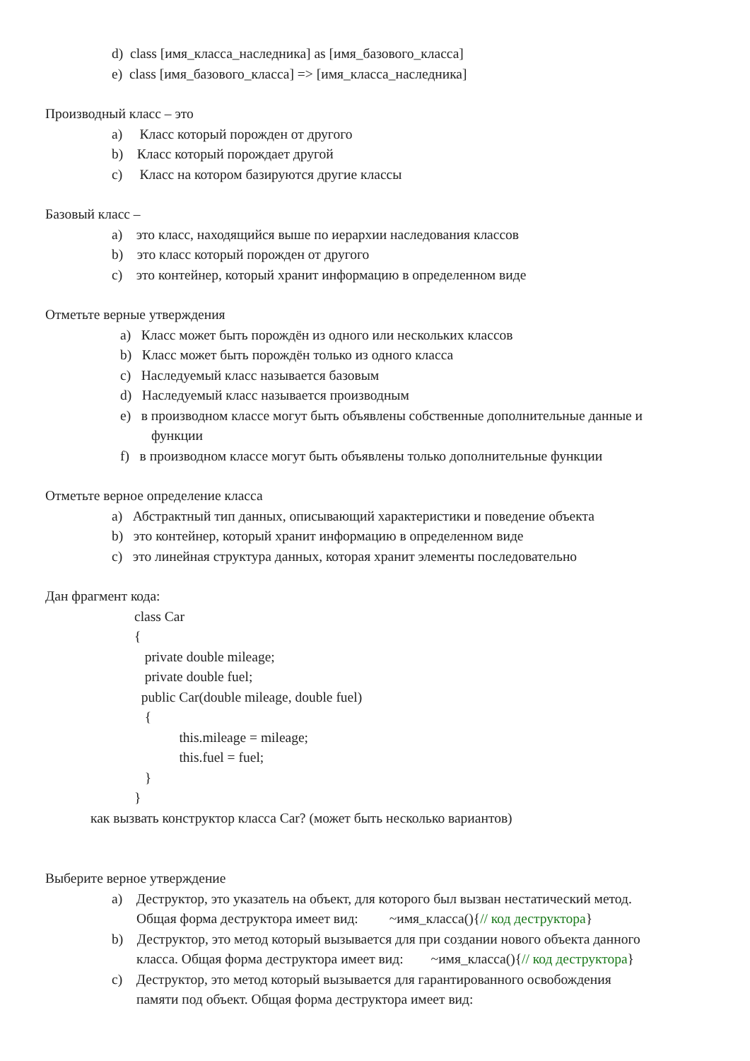d) class [имя_класса_наследника] as [имя_базового_класса]
e) class [имя_базового_класса] => [имя_класса_наследника]
Производный класс – это
a) Класс который порожден от другого
b) Класс который порождает другой
c) Класс на котором базируются другие классы
Базовый класс –
a) это класс, находящийся выше по иерархии наследования классов
b) это класс который порожден от другого
c) это контейнер, который хранит информацию в определенном виде
Отметьте верные утверждения
a) Класс может быть порождён из одного или нескольких классов
b) Класс может быть порождён только из одного класса
c) Наследуемый класс называется базовым
d) Наследуемый класс называется производным
e) в производном классе могут быть объявлены собственные дополнительные данные и
функции
f) в производном классе могут быть объявлены только дополнительные функции
Отметьте верное определение класса
a) Абстрактный тип данных, описывающий характеристики и поведение объекта
b) это контейнер, который хранит информацию в определенном виде
c) это линейная структура данных, которая хранит элементы последовательно
Дан фрагмент кода:
class Car
{
private double mileage;
private double fuel;
public Car(double mileage, double fuel)
{
this.mileage = mileage;
this.fuel = fuel;
}
}
как вызвать конструктор класса Car? (может быть несколько вариантов)
Выберите верное утверждение
a) Деструктор, это указатель на объект, для которого был вызван нестатический метод.
Общая форма деструктора имеет вид: ~имя_класса(){// код деструктора}
b) Деструктор, это метод который вызывается для при создании нового объекта данного
класса. Общая форма деструктора имеет вид: ~имя_класса(){// код деструктора}
c) Деструктор, это метод который вызывается для гарантированного освобождения
памяти под объект. Общая форма деструктора имеет вид: